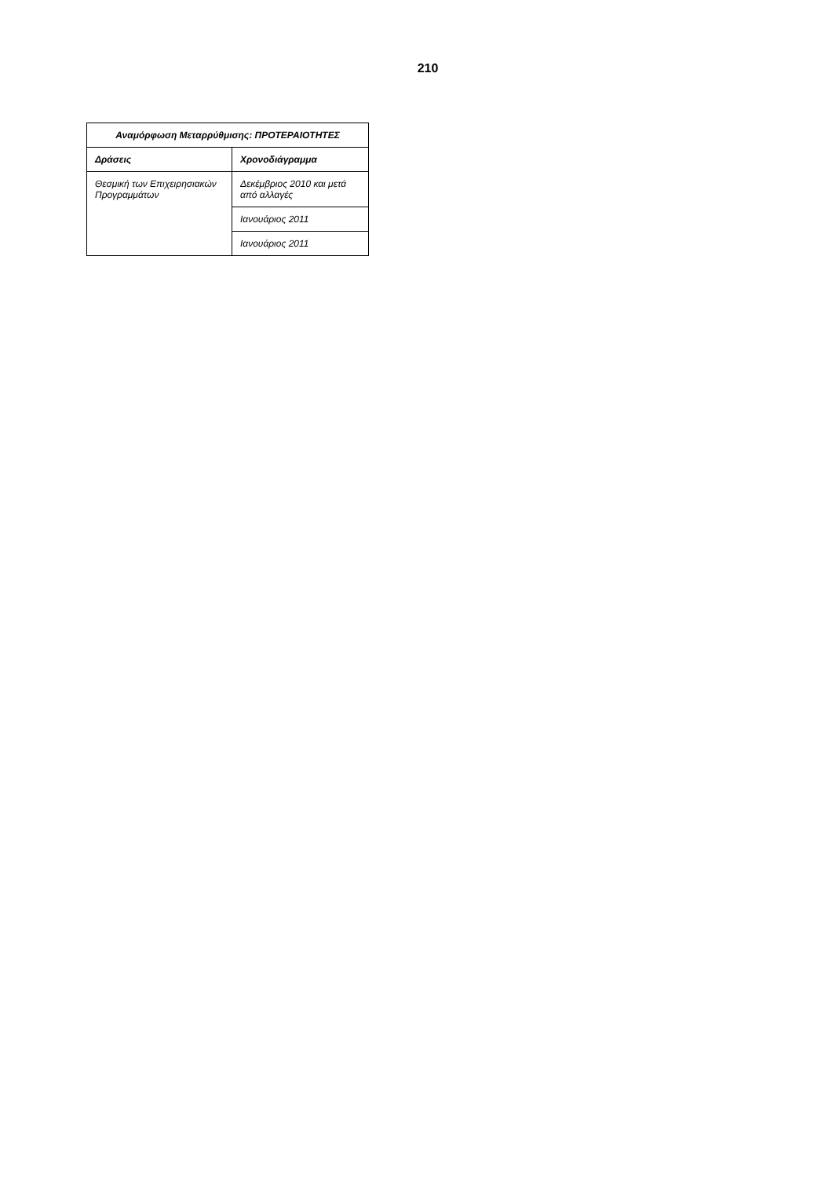210
| Αναμόρφωση Μεταρρύθμισης: ΠΡΟΤΕΡΑΙΟΤΗΤΕΣ | |
| --- | --- |
| Δράσεις | Χρονοδιάγραμμα |
| Θεσμική των Επιχειρησιακών Προγραμμάτων | Δεκέμβριος 2010 και μετά από αλλαγές |
| | Ιανουάριος 2011 |
| | Ιανουάριος 2011 |